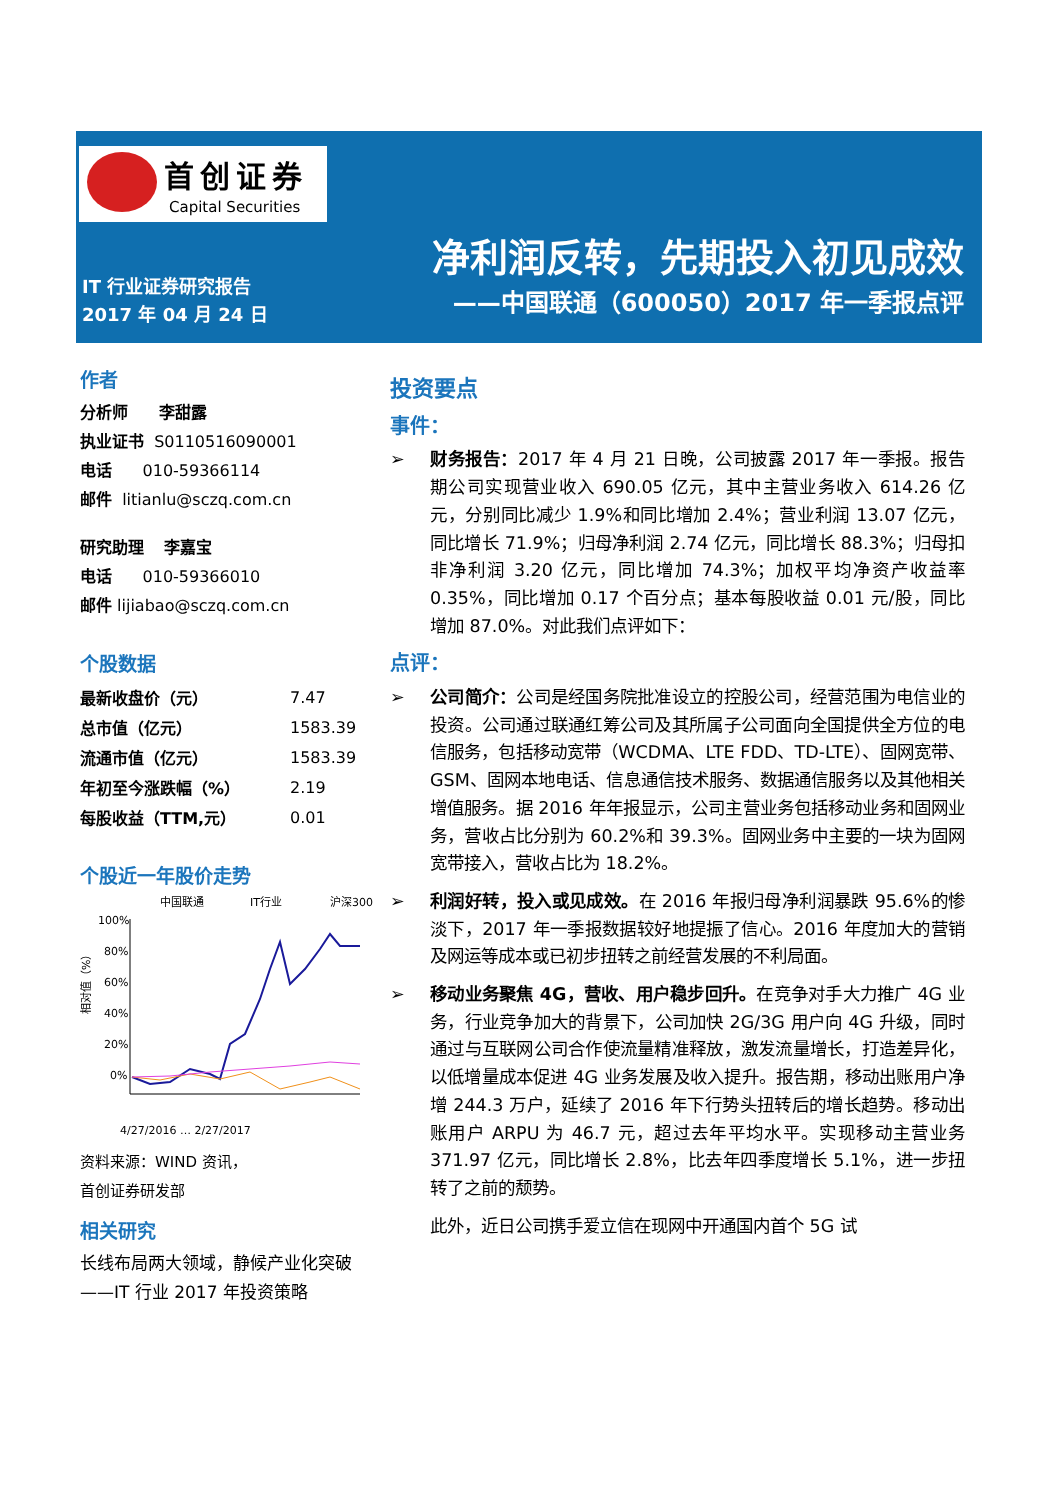首创证券
Capital Securities
净利润反转，先期投入初见成效
——中国联通（600050）2017 年一季报点评
IT 行业证券研究报告
2017 年 04 月 24 日
作者
分析师 李甜露
执业证书 S0110516090001
电话 010-59366114
邮件 litianlu@sczq.com.cn
研究助理 李嘉宝
电话 010-59366010
邮件 lijiabao@sczq.com.cn
个股数据
| 最新收盘价（元） | 7.47 |
| 总市值（亿元） | 1583.39 |
| 流通市值（亿元） | 1583.39 |
| 年初至今涨跌幅（%） | 2.19 |
| 每股收益（TTM,元） | 0.01 |
个股近一年股价走势
中国联通
IT行业
沪深300
100%
80%
60%
40%
20%
0%
相对值（%）
4/27/2016 … 2/27/2017
资料来源：WIND 资讯，
首创证券研发部
相关研究
长线布局两大领域，静候产业化突破——IT 行业 2017 年投资策略
投资要点
事件：
➢ 财务报告：2017 年 4 月 21 日晚，公司披露 2017 年一季报。报告期公司实现营业收入 690.05 亿元，其中主营业务收入 614.26 亿元，分别同比减少 1.9%和同比增加 2.4%；营业利润 13.07 亿元，同比增长 71.9%；归母净利润 2.74 亿元，同比增长 88.3%；归母扣非净利润 3.20 亿元，同比增加 74.3%；加权平均净资产收益率 0.35%，同比增加 0.17 个百分点；基本每股收益 0.01 元/股，同比增加 87.0%。对此我们点评如下：
点评：
➢ 公司简介：公司是经国务院批准设立的控股公司，经营范围为电信业的投资。公司通过联通红筹公司及其所属子公司面向全国提供全方位的电信服务，包括移动宽带（WCDMA、LTE FDD、TD-LTE）、固网宽带、GSM、固网本地电话、信息通信技术服务、数据通信服务以及其他相关增值服务。据 2016 年年报显示，公司主营业务包括移动业务和固网业务，营收占比分别为 60.2%和 39.3%。固网业务中主要的一块为固网宽带接入，营收占比为 18.2%。
➢ 利润好转，投入或见成效。在 2016 年报归母净利润暴跌 95.6%的惨淡下，2017 年一季报数据较好地提振了信心。2016 年度加大的营销及网运等成本或已初步扭转之前经营发展的不利局面。
➢ 移动业务聚焦 4G，营收、用户稳步回升。在竞争对手大力推广 4G 业务，行业竞争加大的背景下，公司加快 2G/3G 用户向 4G 升级，同时通过与互联网公司合作使流量精准释放，激发流量增长，打造差异化，以低增量成本促进 4G 业务发展及收入提升。报告期，移动出账用户净增 244.3 万户，延续了 2016 年下行势头扭转后的增长趋势。移动出账用户 ARPU 为 46.7 元，超过去年平均水平。实现移动主营业务 371.97 亿元，同比增长 2.8%，比去年四季度增长 5.1%，进一步扭转了之前的颓势。
此外，近日公司携手爱立信在现网中开通国内首个 5G 试